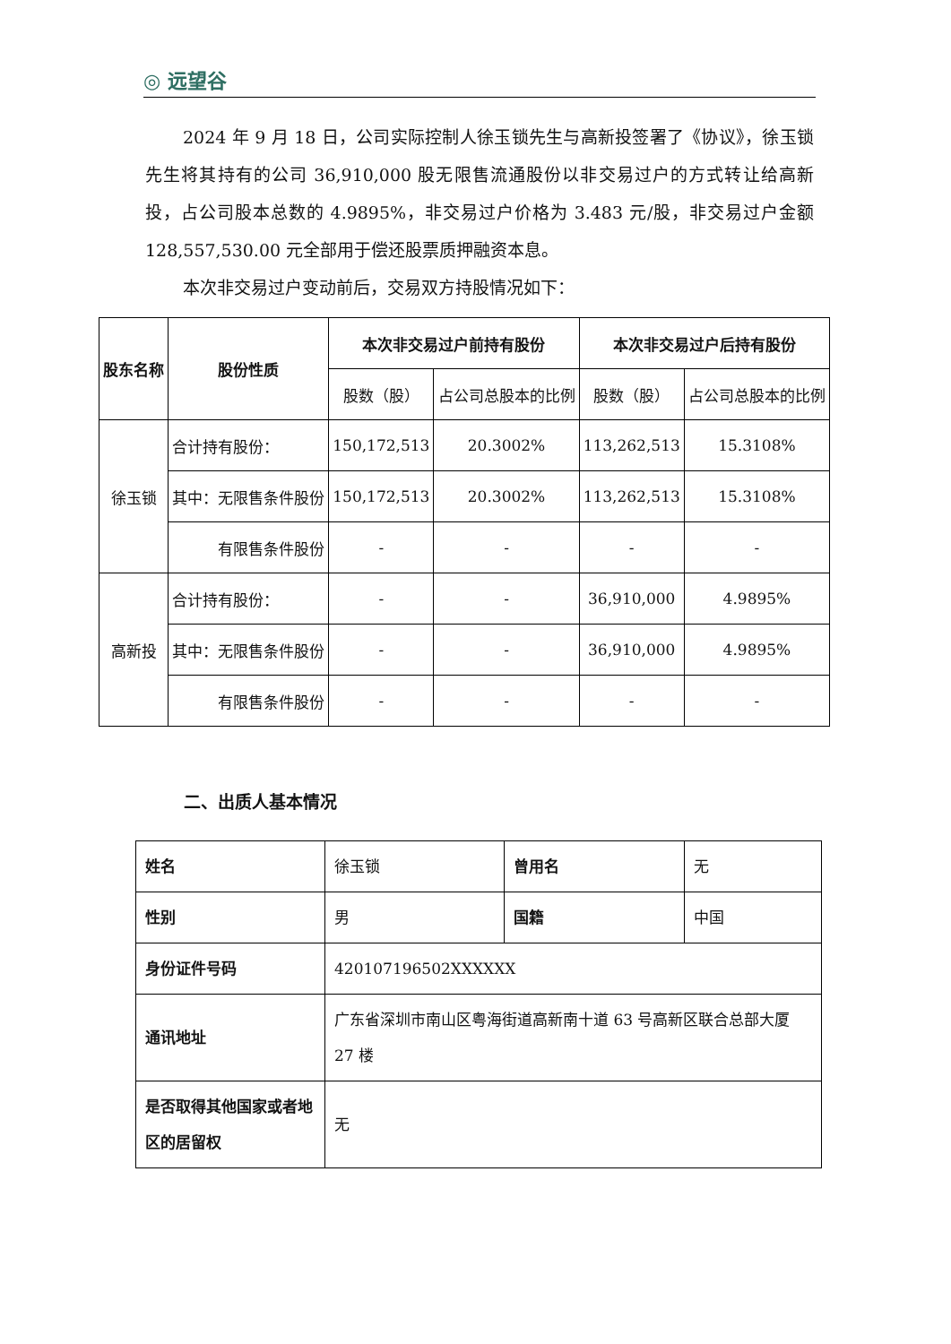◎ 远望谷
2024 年 9 月 18 日，公司实际控制人徐玉锁先生与高新投签署了《协议》，徐玉锁先生将其持有的公司 36,910,000 股无限售流通股份以非交易过户的方式转让给高新投，占公司股本总数的 4.9895%，非交易过户价格为 3.483 元/股，非交易过户金额 128,557,530.00 元全部用于偿还股票质押融资本息。
本次非交易过户变动前后，交易双方持股情况如下：
| 股东名称 | 股份性质 | 本次非交易过户前持有股份 | | 本次非交易过户后持有股份 | |
| --- | --- | --- | --- | --- | --- |
| | | 股数（股） | 占公司总股本的比例 | 股数（股） | 占公司总股本的比例 |
| 徐玉锁 | 合计持有股份： | 150,172,513 | 20.3002% | 113,262,513 | 15.3108% |
| | 其中：无限售条件股份 | 150,172,513 | 20.3002% | 113,262,513 | 15.3108% |
| | 有限售条件股份 | - | - | - | - |
| 高新投 | 合计持有股份： | - | - | 36,910,000 | 4.9895% |
| | 其中：无限售条件股份 | - | - | 36,910,000 | 4.9895% |
| | 有限售条件股份 | - | - | - | - |
二、出质人基本情况
| 姓名 | 徐玉锁 | 曾用名 | 无 |
| 性别 | 男 | 国籍 | 中国 |
| 身份证件号码 | 420107196502XXXXXX | | |
| 通讯地址 | 广东省深圳市南山区粤海街道高新南十道 63 号高新区联合总部大厦 27 楼 | | |
| 是否取得其他国家或者地区的居留权 | 无 | | |